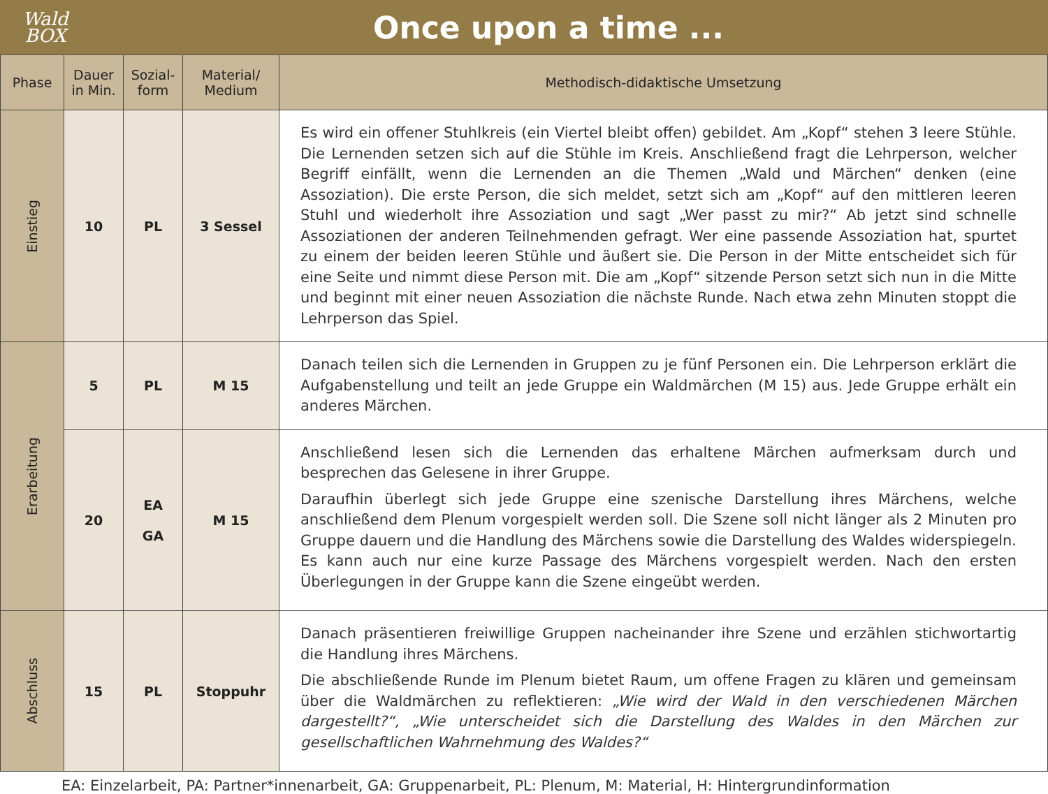Wald
BOX
Once upon a time ...
| Phase | Dauer in Min. | Sozial- form | Material/ Medium | Methodisch-didaktische Umsetzung |
| --- | --- | --- | --- | --- |
| Einstieg | 10 | PL | 3 Sessel | Es wird ein offener Stuhlkreis (ein Viertel bleibt offen) gebildet. Am „Kopf“ stehen 3 leere Stühle. Die Lernenden setzen sich auf die Stühle im Kreis. Anschließend fragt die Lehrperson, welcher Begriff einfällt, wenn die Lernenden an die Themen „Wald und Märchen“ denken (eine Assoziation). Die erste Person, die sich meldet, setzt sich am „Kopf“ auf den mittleren leeren Stuhl und wiederholt ihre Assoziation und sagt „Wer passt zu mir?“ Ab jetzt sind schnelle Assoziationen der anderen Teilnehmenden gefragt. Wer eine passende Assoziation hat, spurtet zu einem der beiden leeren Stühle und äußert sie. Die Person in der Mitte entscheidet sich für eine Seite und nimmt diese Person mit. Die am „Kopf“ sitzende Person setzt sich nun in die Mitte und beginnt mit einer neuen Assoziation die nächste Runde. Nach etwa zehn Minuten stoppt die Lehrperson das Spiel. |
| Erarbeitung | 5 | PL | M 15 | Danach teilen sich die Lernenden in Gruppen zu je fünf Personen ein. Die Lehrperson erklärt die Aufgabenstellung und teilt an jede Gruppe ein Waldmärchen (M 15) aus. Jede Gruppe erhält ein anderes Märchen. |
| | 20 | EA GA | M 15 | Anschließend lesen sich die Lernenden das erhaltene Märchen aufmerksam durch und besprechen das Gelesene in ihrer Gruppe. Daraufhin überlegt sich jede Gruppe eine szenische Darstellung ihres Märchens, welche anschließend dem Plenum vorgespielt werden soll. Die Szene soll nicht länger als 2 Minuten pro Gruppe dauern und die Handlung des Märchens sowie die Darstellung des Waldes widerspiegeln. Es kann auch nur eine kurze Passage des Märchens vorgespielt werden. Nach den ersten Überlegungen in der Gruppe kann die Szene eingeübt werden. |
| Abschluss | 15 | PL | Stoppuhr | Danach präsentieren freiwillige Gruppen nacheinander ihre Szene und erzählen stichwortartig die Handlung ihres Märchens. Die abschließende Runde im Plenum bietet Raum, um offene Fragen zu klären und gemeinsam über die Waldmärchen zu reflektieren: „Wie wird der Wald in den verschiedenen Märchen dargestellt?“, „Wie unterscheidet sich die Darstellung des Waldes in den Märchen zur gesellschaftlichen Wahrnehmung des Waldes?“ |
EA: Einzelarbeit, PA: Partner*innenarbeit, GA: Gruppenarbeit, PL: Plenum, M: Material, H: Hintergrundinformation